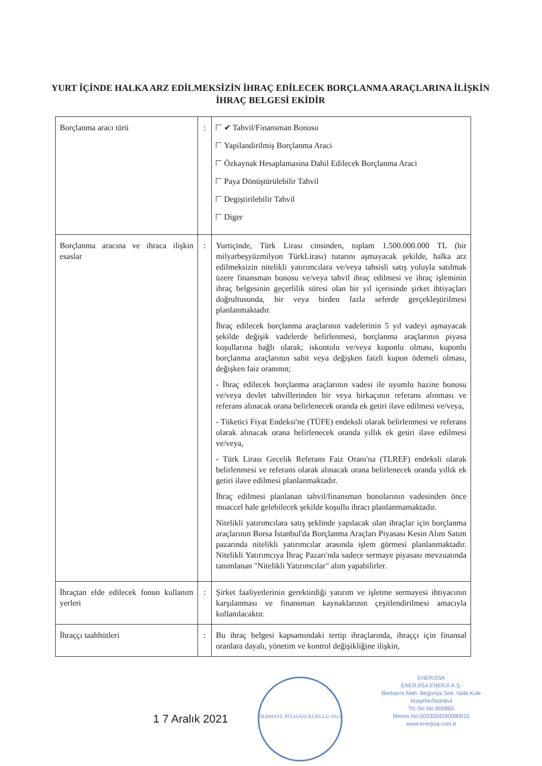YURT İÇİNDE HALKA ARZ EDİLMEKSİZİN İHRAÇ EDİLECEK BORÇLANMA ARAÇLARINA İLİŞKİN İHRAÇ BELGESİ EKİDİR
| Borçlanma aracı türü | : | ✔ Tahvil/Finansman Bonosu Yapilandirilmiş Borçlanma Araci Özkaynak Hesaplamasina Dahil Edilecek Borçlanma Araci Paya Dönüştürülebilir Tahvil Degiştirilebilir Tahvil Diger |
| Borçlanma aracına ve ihraca ilişkin esaslar | : | Yurtiçinde, Türk Lirası cinsinden, toplam 1.500.000.000 TL (bir milyarbeşyüzmilyon TürkLirası) tutarını aşmayacak şekilde, halka arz edilmeksizin nitelikli yatırımcılara ve/veya tahsisli satış yoluyla satılmak üzere finansman bonosu ve/veya tahvil ihraç edilmesi ve ihraç işleminin ihraç belgesinin geçerlilik süresi olan bir yıl içerisinde şirket ihtiyaçları doğrultusunda, bir veya birden fazla seferde gerçekleştirilmesi planlanmaktadır. İhraç edilecek borçlanma araçlarının vadelerinin 5 yıl vadeyi aşmayacak şekilde değişik vadelerde belirlenmesi, borçlanma araçlarının piyasa koşullarına bağlı olarak; iskontolu ve/veya kuponlu olması, kuponlu borçlanma araçlarının sabit veya değişken faizli kupon ödemeli olması, değişken faiz oranının; - İhraç edilecek borçlanma araçlarının vadesi ile uyumlu hazine bonosu ve/veya devlet tahvillerinden bir veya birkaçının referans alınması ve referans alınacak orana belirlenecek oranda ek getiri ilave edilmesi ve/veya, - Tüketici Fiyat Endeksi'ne (TÜFE) endeksli olarak belirlenmesi ve referans olarak alınacak orana belirlenecek oranda yıllık ek getiri ilave edilmesi ve/veya, - Türk Lirası Gecelik Referans Faiz Oranı'na (TLREF) endeksli olarak belirlenmesi ve referans olarak alınacak orana belirlenecek oranda yıllık ek getiri ilave edilmesi planlanmaktadır. İhraç edilmesi planlanan tahvil/finansman bonolarının vadesinden önce muaccel hale gelebilecek şekilde koşullu ihracı planlanmamaktadır. Nitelikli yatırımcılara satış şeklinde yapılacak olan ihraçlar için borçlanma araçlarının Borsa İstanbul'da Borçlanma Araçları Piyasası Kesin Alım Satım pazarında nitelikli yatırımcılar arasında işlem görmesi planlanmaktadır. Nitelikli Yatırımcıya İhraç Pazarı'nda sadece sermaye piyasası mevzuatında tanımlanan "Nitelikli Yatırımcılar" alım yapabilirler. |
| İhraçtan elde edilecek fonun kullanım yerleri | : | Şirket faaliyetlerinin gerektirdiği yatırım ve işletme sermayesi ihtiyacının karşılanması ve finansman kaynaklarının çeşitlendirilmesi amacıyla kullanılacaktır. |
| İhraççı taahhütleri | : | Bu ihraç belgesi kapsamındaki tertip ihraçlarında, ihraççı için finansal oranlara dayalı, yönetim ve kontrol değişikliğine ilişkin, |
1 7 Aralık 2021
SERMAYE PİYASASI KURULU 1923
ENERJİSA
ENERJİSA ENERJİ A.Ş.
Barbaros Mah. Begonya Sok. Nida Kule
Ataşehir/İstanbul
Tic.Sic.No:800865
Mersis No:0033504290990015
www.enerjisa.com.tr